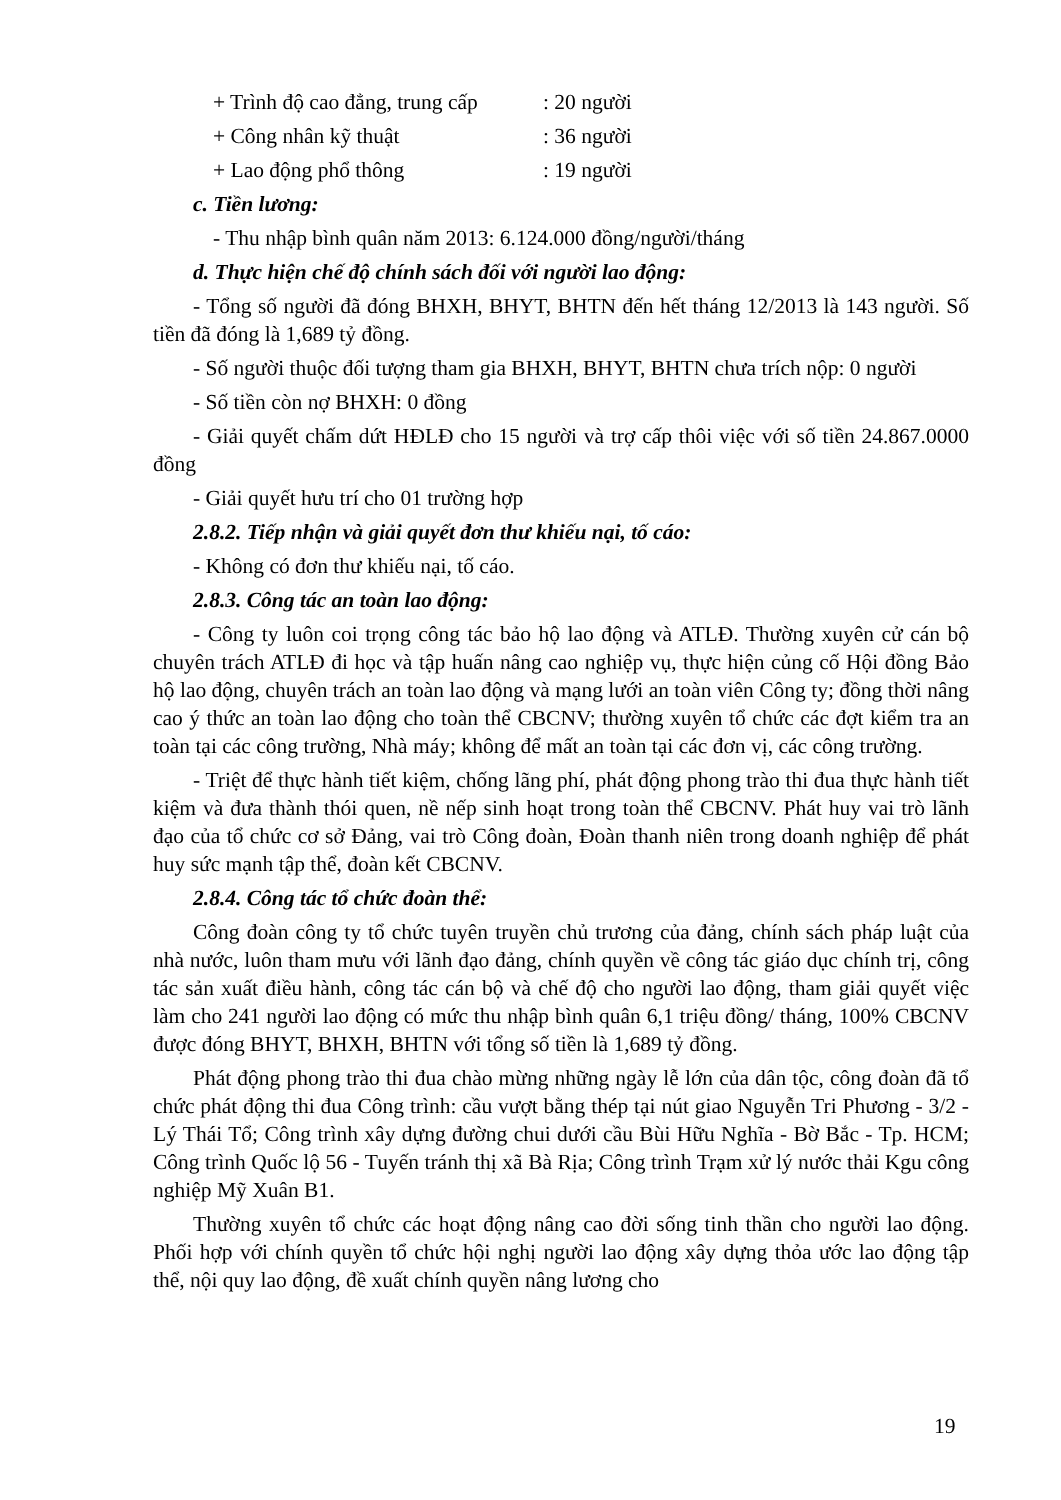+ Trình độ cao đẳng, trung cấp: 20 người
+ Công nhân kỹ thuật: 36 người
+ Lao động phổ thông: 19 người
c. Tiền lương:
- Thu nhập bình quân năm 2013: 6.124.000 đồng/người/tháng
d. Thực hiện chế độ chính sách đối với người lao động:
- Tổng số người đã đóng BHXH, BHYT, BHTN đến hết tháng 12/2013 là 143 người. Số tiền đã đóng là 1,689 tỷ đồng.
- Số người thuộc đối tượng tham gia BHXH, BHYT, BHTN chưa trích nộp: 0 người
- Số tiền còn nợ BHXH: 0 đồng
- Giải quyết chấm dứt HĐLĐ cho 15 người và trợ cấp thôi việc với số tiền 24.867.0000 đồng
- Giải quyết hưu trí cho 01 trường hợp
2.8.2. Tiếp nhận và giải quyết đơn thư khiếu nại, tố cáo:
- Không có đơn thư khiếu nại, tố cáo.
2.8.3. Công tác an toàn lao động:
- Công ty luôn coi trọng công tác bảo hộ lao động và ATLĐ. Thường xuyên cử cán bộ chuyên trách ATLĐ đi học và tập huấn nâng cao nghiệp vụ, thực hiện củng cố Hội đồng Bảo hộ lao động, chuyên trách an toàn lao động và mạng lưới an toàn viên Công ty; đồng thời nâng cao ý thức an toàn lao động cho toàn thể CBCNV; thường xuyên tổ chức các đợt kiểm tra an toàn tại các công trường, Nhà máy; không để mất an toàn tại các đơn vị, các công trường.
- Triệt để thực hành tiết kiệm, chống lãng phí, phát động phong trào thi đua thực hành tiết kiệm và đưa thành thói quen, nề nếp sinh hoạt trong toàn thể CBCNV. Phát huy vai trò lãnh đạo của tổ chức cơ sở Đảng, vai trò Công đoàn, Đoàn thanh niên trong doanh nghiệp để phát huy sức mạnh tập thể, đoàn kết CBCNV.
2.8.4. Công tác tổ chức đoàn thể:
Công đoàn công ty tổ chức tuyên truyền chủ trương của đảng, chính sách pháp luật của nhà nước, luôn tham mưu với lãnh đạo đảng, chính quyền về công tác giáo dục chính trị, công tác sản xuất điều hành, công tác cán bộ và chế độ cho người lao động, tham giải quyết việc làm cho 241 người lao động có mức thu nhập bình quân 6,1 triệu đồng/ tháng, 100% CBCNV được đóng BHYT, BHXH, BHTN với tổng số tiền là 1,689 tỷ đồng.
Phát động phong trào thi đua chào mừng những ngày lễ lớn của dân tộc, công đoàn đã tổ chức phát động thi đua Công trình: cầu vượt bằng thép tại nút giao Nguyễn Tri Phương - 3/2 - Lý Thái Tổ; Công trình xây dựng đường chui dưới cầu Bùi Hữu Nghĩa - Bờ Bắc - Tp. HCM; Công trình Quốc lộ 56 - Tuyến tránh thị xã Bà Rịa; Công trình Trạm xử lý nước thải Kgu công nghiệp Mỹ Xuân B1.
Thường xuyên tổ chức các hoạt động nâng cao đời sống tinh thần cho người lao động. Phối hợp với chính quyền tổ chức hội nghị người lao động xây dựng thỏa ước lao động tập thể, nội quy lao động, đề xuất chính quyền nâng lương cho
19